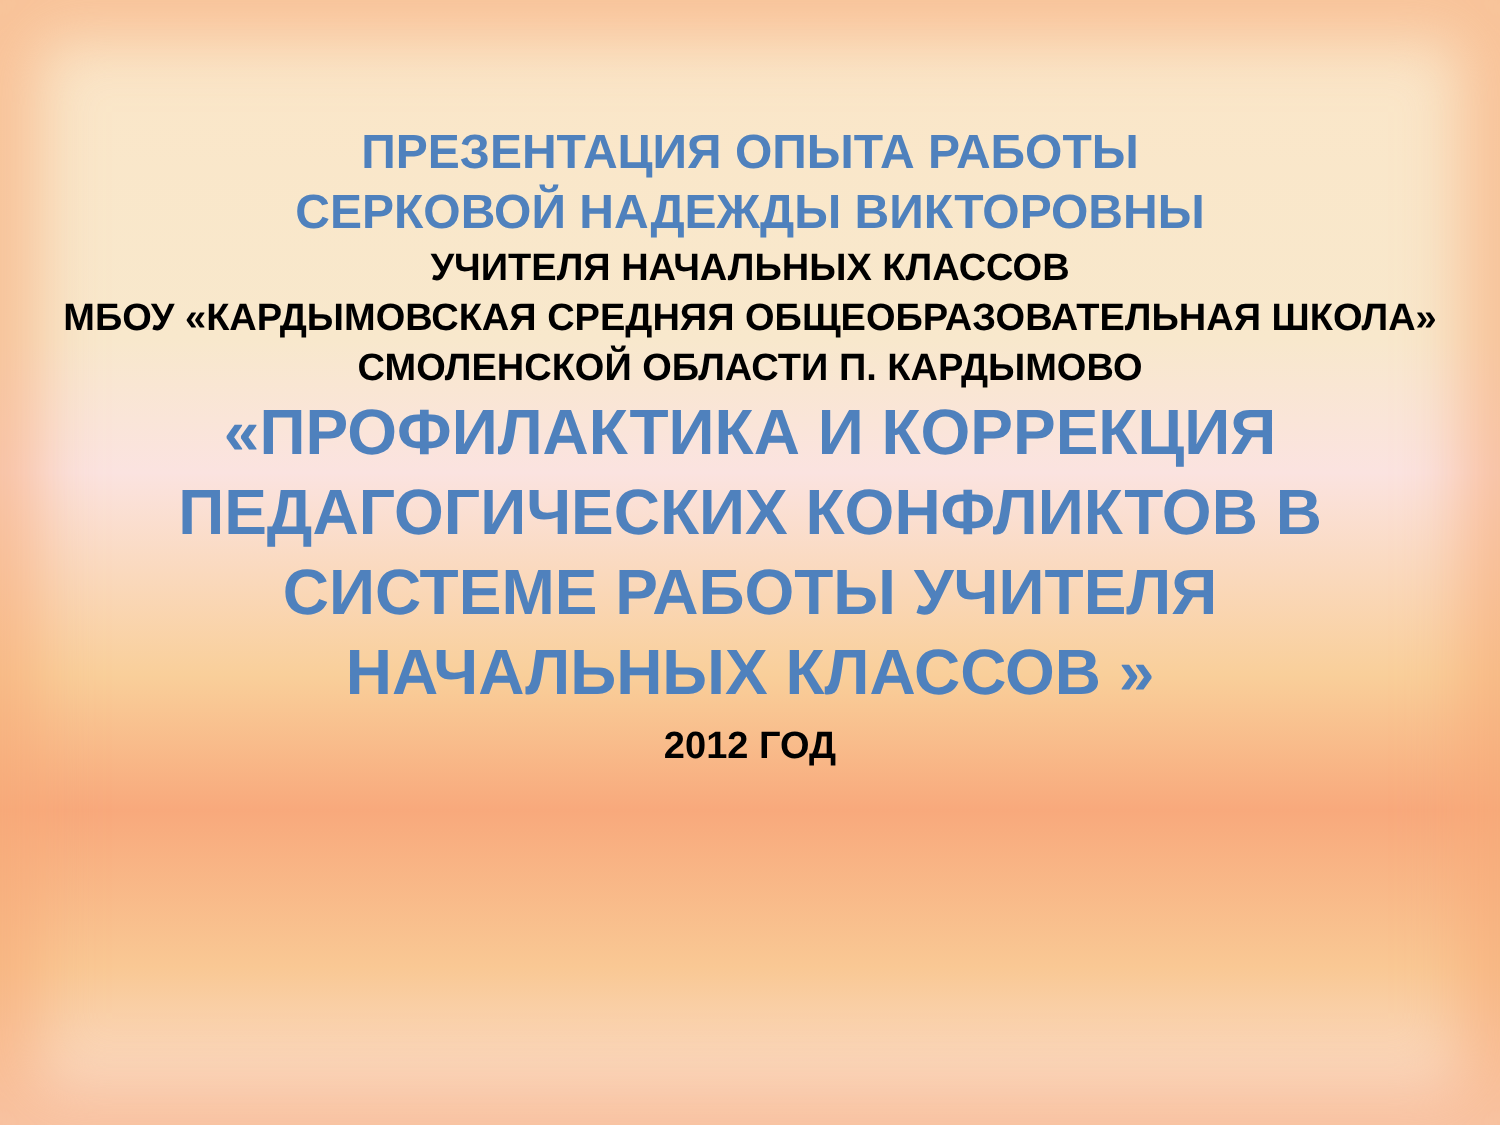ПРЕЗЕНТАЦИЯ ОПЫТА РАБОТЫ
СЕРКОВОЙ НАДЕЖДЫ ВИКТОРОВНЫ
УЧИТЕЛЯ НАЧАЛЬНЫХ КЛАССОВ
МБОУ «КАРДЫМОВСКАЯ СРЕДНЯЯ ОБЩЕОБРАЗОВАТЕЛЬНАЯ ШКОЛА»
СМОЛЕНСКОЙ ОБЛАСТИ П. КАРДЫМОВО
«ПРОФИЛАКТИКА И КОРРЕКЦИЯ
ПЕДАГОГИЧЕСКИХ КОНФЛИКТОВ В
СИСТЕМЕ РАБОТЫ УЧИТЕЛЯ
НАЧАЛЬНЫХ КЛАССОВ »
2012 ГОД